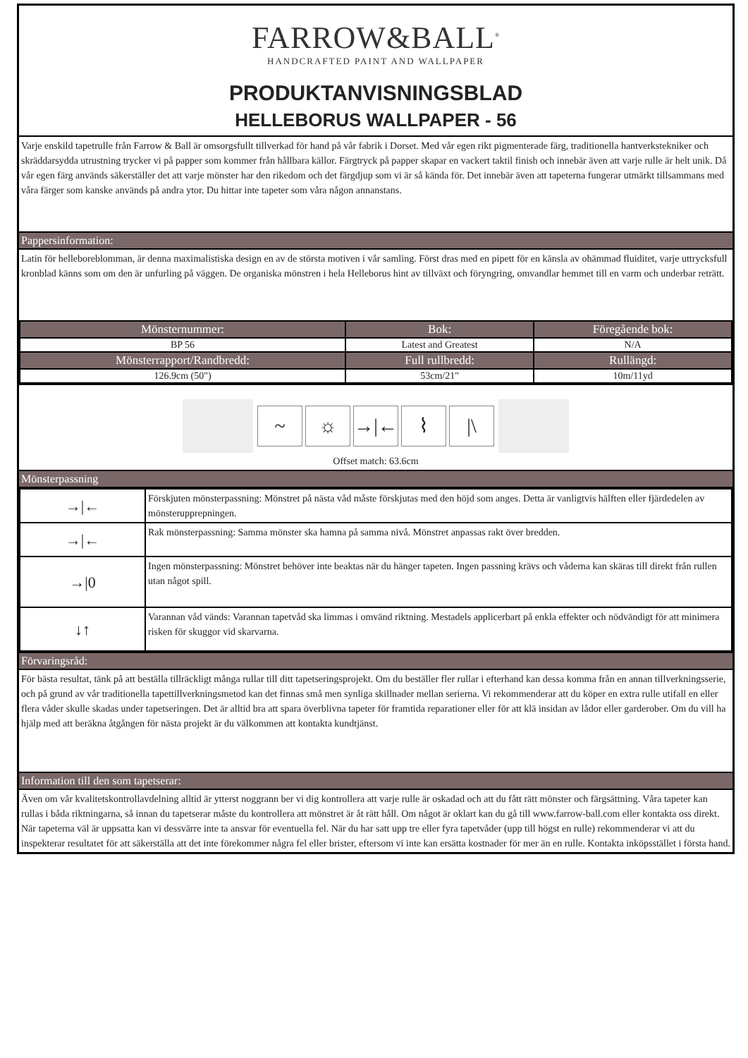FARROW&BALL<sup>®</sup>
HANDCRAFTED PAINT AND WALLPAPER
PRODUKTANVISNINGSBLAD
HELLEBORUS WALLPAPER - 56
Varje enskild tapetrulle från Farrow & Ball är omsorgsfullt tillverkad för hand på vår fabrik i Dorset. Med vår egen rikt pigmenterade färg, traditionella hantverkstekniker och skräddarsydda utrustning trycker vi på papper som kommer från hållbara källor. Färgtryck på papper skapar en vackert taktil finish och innebär även att varje rulle är helt unik. Då vår egen färg används säkerställer det att varje mönster har den rikedom och det färgdjup som vi är så kända för. Det innebär även att tapeterna fungerar utmärkt tillsammans med våra färger som kanske används på andra ytor. Du hittar inte tapeter som våra någon annanstans.
Pappersinformation:
Latin för helleboreblomman, är denna maximalistiska design en av de största motiven i vår samling. Först dras med en pipett för en känsla av ohämmad fluiditet, varje uttrycksfull kronblad känns som om den är unfurling på väggen. De organiska mönstren i hela Helleborus hint av tillväxt och föryngring, omvandlar hemmet till en varm och underbar reträtt.
| Mönsternummer: | Bok: | Föregående bok: |
| --- | --- | --- |
| BP 56 | Latest and Greatest | N/A |
| Mönsterrapport/Randbredd: | Full rullbredd: | Rullängd: |
| 126.9cm (50") | 53cm/21" | 10m/11yd |
~ ☼ →|← ⌇ |\
Offset match: 63.6cm
Mönsterpassning
| →/← | Förskjuten mönsterpassning: Mönstret på nästa våd måste förskjutas med den höjd som anges. Detta är vanligtvis hälften eller fjärdedelen av mönsterupprepningen. |
| →/← | Rak mönsterpassning: Samma mönster ska hamna på samma nivå. Mönstret anpassas rakt över bredden. |
| →/0 | Ingen mönsterpassning: Mönstret behöver inte beaktas när du hänger tapeten. Ingen passning krävs och våderna kan skäras till direkt från rullen utan något spill. |
| ↓↑ | Varannan våd vänds: Varannan tapetvåd ska limmas i omvänd riktning. Mestadels applicerbart på enkla effekter och nödvändigt för att minimera risken för skuggor vid skarvarna. |
Förvaringsråd:
För bästa resultat, tänk på att beställa tillräckligt många rullar till ditt tapetseringsprojekt. Om du beställer fler rullar i efterhand kan dessa komma från en annan tillverkningsserie, och på grund av vår traditionella tapettillverkningsmetod kan det finnas små men synliga skillnader mellan serierna. Vi rekommenderar att du köper en extra rulle utifall en eller flera våder skulle skadas under tapetseringen. Det är alltid bra att spara överblivna tapeter för framtida reparationer eller för att klä insidan av lådor eller garderober. Om du vill ha hjälp med att beräkna åtgången för nästa projekt är du välkommen att kontakta kundtjänst.
Information till den som tapetserar:
Även om vår kvalitetskontrollavdelning alltid är ytterst noggrann ber vi dig kontrollera att varje rulle är oskadad och att du fått rätt mönster och färgsättning. Våra tapeter kan rullas i båda riktningarna, så innan du tapetserar måste du kontrollera att mönstret är åt rätt håll. Om något är oklart kan du gå till www.farrow-ball.com eller kontakta oss direkt. När tapeterna väl är uppsatta kan vi dessvärre inte ta ansvar för eventuella fel. När du har satt upp tre eller fyra tapetvåder (upp till högst en rulle) rekommenderar vi att du inspekterar resultatet för att säkerställa att det inte förekommer några fel eller brister, eftersom vi inte kan ersätta kostnader för mer än en rulle. Kontakta inköpsstället i första hand.